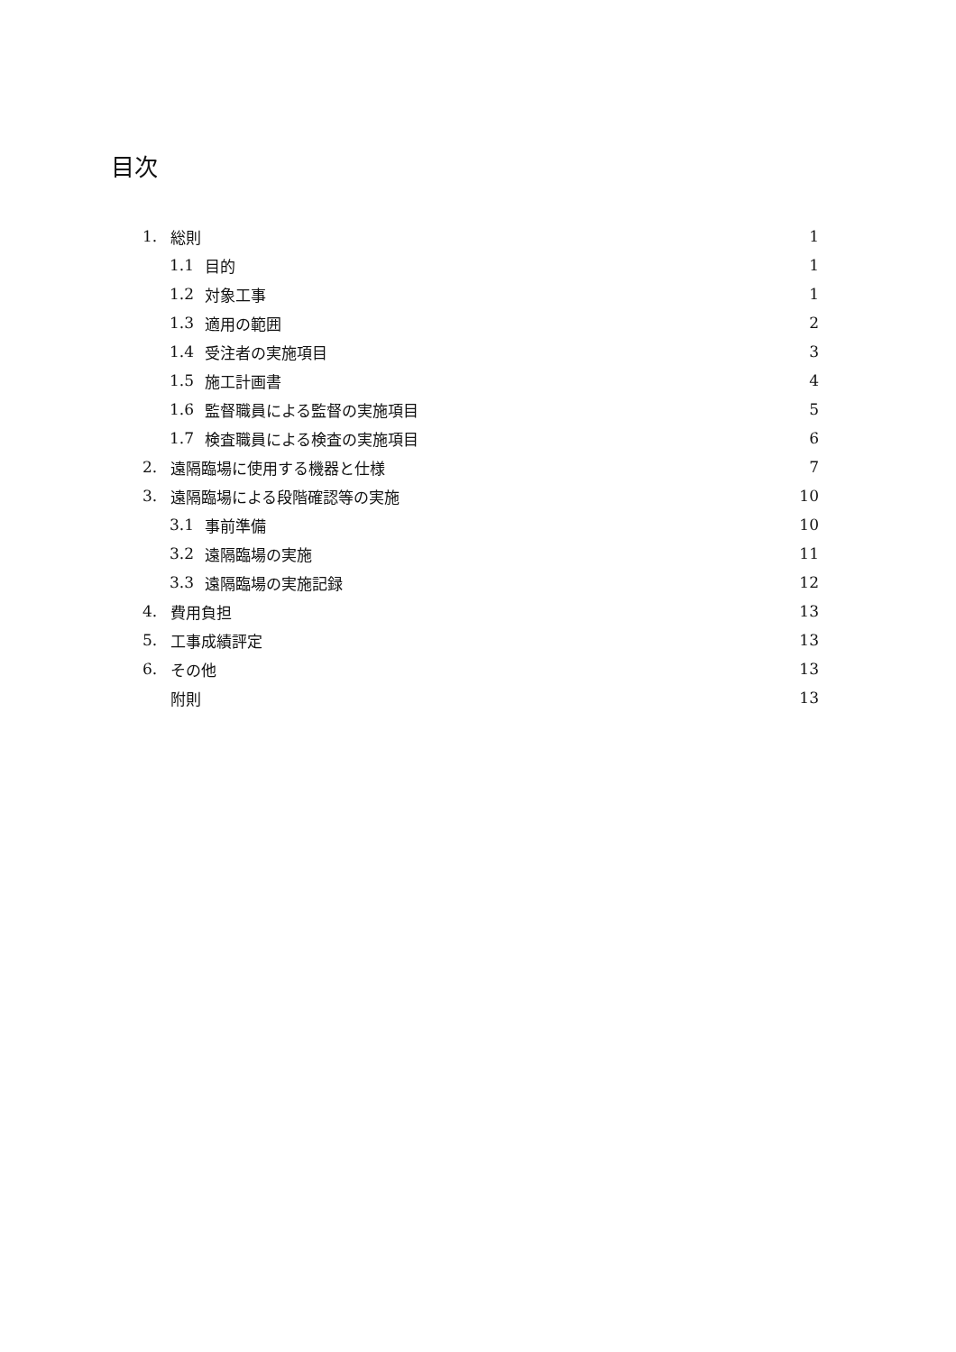目次
1. 総則 1
1.1 目的 1
1.2 対象工事 1
1.3 適用の範囲 2
1.4 受注者の実施項目 3
1.5 施工計画書 4
1.6 監督職員による監督の実施項目 5
1.7 検査職員による検査の実施項目 6
2. 遠隔臨場に使用する機器と仕様 7
3. 遠隔臨場による段階確認等の実施 10
3.1 事前準備 10
3.2 遠隔臨場の実施 11
3.3 遠隔臨場の実施記録 12
4. 費用負担 13
5. 工事成績評定 13
6. その他 13
附則 13